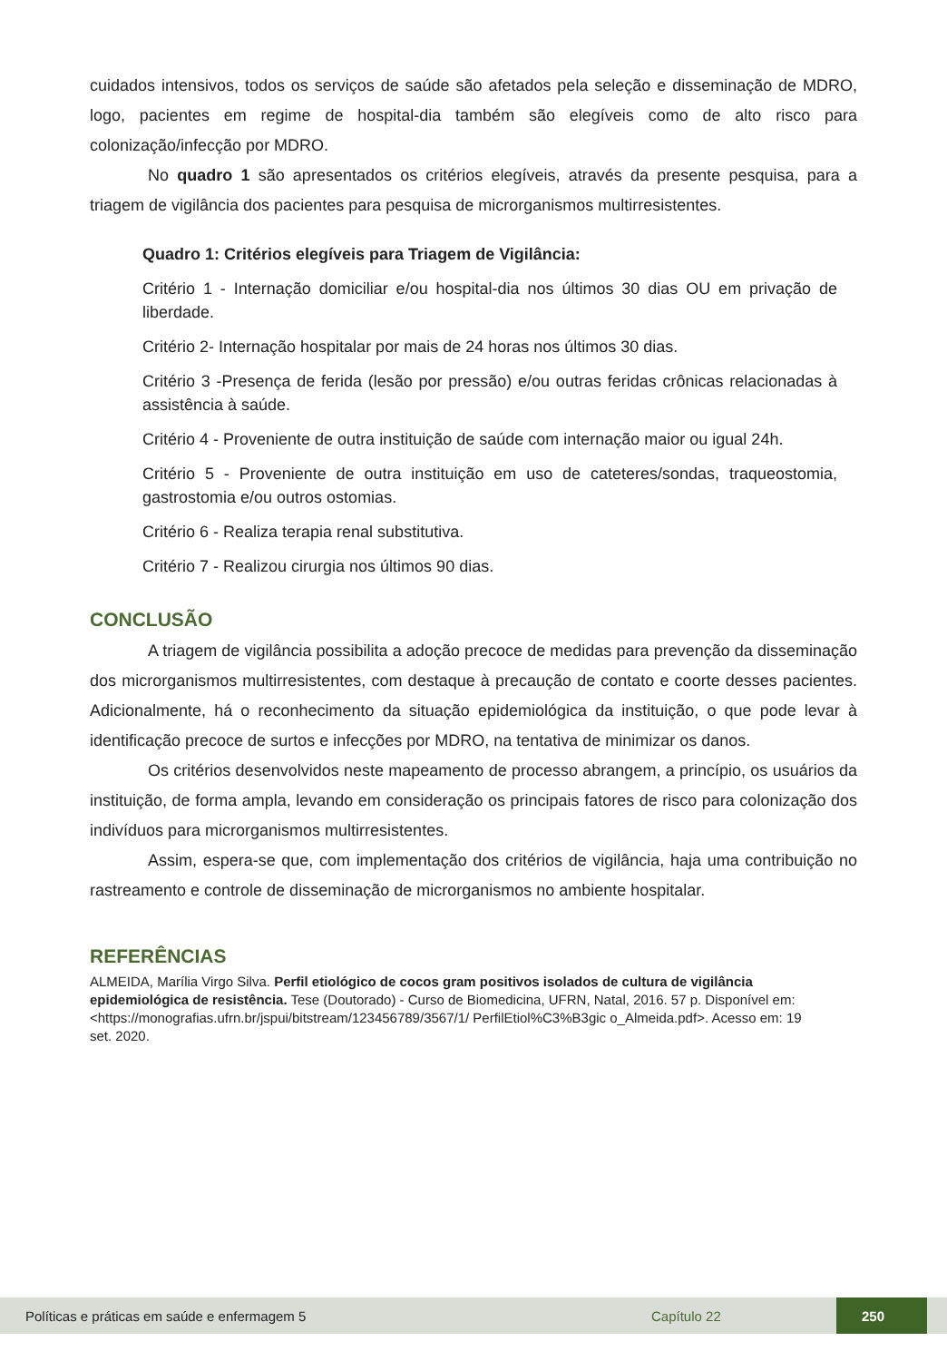cuidados intensivos, todos os serviços de saúde são afetados pela seleção e disseminação de MDRO, logo, pacientes em regime de hospital-dia também são elegíveis como de alto risco para colonização/infecção por MDRO.
No quadro 1 são apresentados os critérios elegíveis, através da presente pesquisa, para a triagem de vigilância dos pacientes para pesquisa de microrganismos multirresistentes.
Quadro 1: Critérios elegíveis para Triagem de Vigilância:
Critério 1 - Internação domiciliar e/ou hospital-dia nos últimos 30 dias OU em privação de liberdade.
Critério 2- Internação hospitalar por mais de 24 horas nos últimos 30 dias.
Critério 3 -Presença de ferida (lesão por pressão) e/ou outras feridas crônicas relacionadas à assistência à saúde.
Critério 4 - Proveniente de outra instituição de saúde com internação maior ou igual 24h.
Critério 5 - Proveniente de outra instituição em uso de cateteres/sondas, traqueostomia, gastrostomia e/ou outros ostomias.
Critério 6 - Realiza terapia renal substitutiva.
Critério 7 - Realizou cirurgia nos últimos 90 dias.
CONCLUSÃO
A triagem de vigilância possibilita a adoção precoce de medidas para prevenção da disseminação dos microrganismos multirresistentes, com destaque à precaução de contato e coorte desses pacientes. Adicionalmente, há o reconhecimento da situação epidemiológica da instituição, o que pode levar à identificação precoce de surtos e infecções por MDRO, na tentativa de minimizar os danos.
Os critérios desenvolvidos neste mapeamento de processo abrangem, a princípio, os usuários da instituição, de forma ampla, levando em consideração os principais fatores de risco para colonização dos indivíduos para microrganismos multirresistentes.
Assim, espera-se que, com implementação dos critérios de vigilância, haja uma contribuição no rastreamento e controle de disseminação de microrganismos no ambiente hospitalar.
REFERÊNCIAS
ALMEIDA, Marília Virgo Silva. Perfil etiológico de cocos gram positivos isolados de cultura de vigilância epidemiológica de resistência. Tese (Doutorado) - Curso de Biomedicina, UFRN, Natal, 2016. 57 p. Disponível em: <https://monografias.ufrn.br/jspui/bitstream/123456789/3567/1/ PerfilEtiol%C3%B3gic o_Almeida.pdf>. Acesso em: 19 set. 2020.
Políticas e práticas em saúde e enfermagem 5 Capítulo 22 250